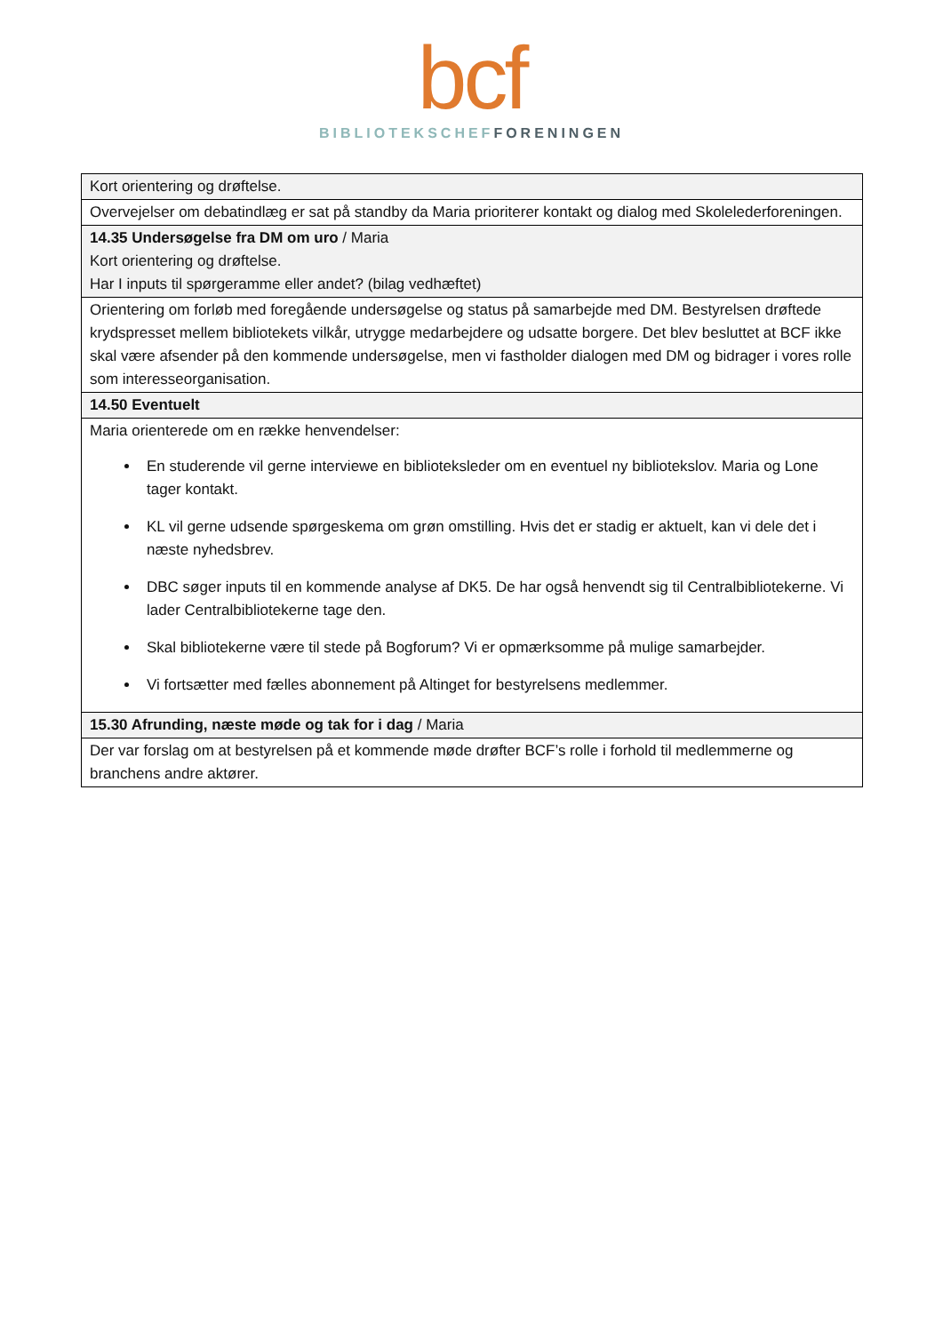bcf
BIBLIOTEKSCHEF FORENINGEN
| Kort orientering og drøftelse. |
| Overvejelser om debatindlæg er sat på standby da Maria prioriterer kontakt og dialog med Skolelederforeningen. |
| 14.35 Undersøgelse fra DM om uro / Maria Kort orientering og drøftelse. Har I inputs til spørgeramme eller andet? (bilag vedhæftet) |
| Orientering om forløb med foregående undersøgelse og status på samarbejde med DM. Bestyrelsen drøftede krydspresset mellem bibliotekets vilkår, utrygge medarbejdere og udsatte borgere. Det blev besluttet at BCF ikke skal være afsender på den kommende undersøgelse, men vi fastholder dialogen med DM og bidrager i vores rolle som interesseorganisation. |
| 14.50 Eventuelt |
| Maria orienterede om en række henvendelser: En studerende vil gerne interviewe en biblioteksleder om en eventuel ny bibliotekslov. Maria og Lone tager kontakt. KL vil gerne udsende spørgeskema om grøn omstilling. Hvis det er stadig er aktuelt, kan vi dele det i næste nyhedsbrev. DBC søger inputs til en kommende analyse af DK5. De har også henvendt sig til Centralbibliotekerne. Vi lader Centralbibliotekerne tage den. Skal bibliotekerne være til stede på Bogforum? Vi er opmærksomme på mulige samarbejder. Vi fortsætter med fælles abonnement på Altinget for bestyrelsens medlemmer. |
| 15.30 Afrunding, næste møde og tak for i dag / Maria |
| Der var forslag om at bestyrelsen på et kommende møde drøfter BCF’s rolle i forhold til medlemmerne og branchens andre aktører. |